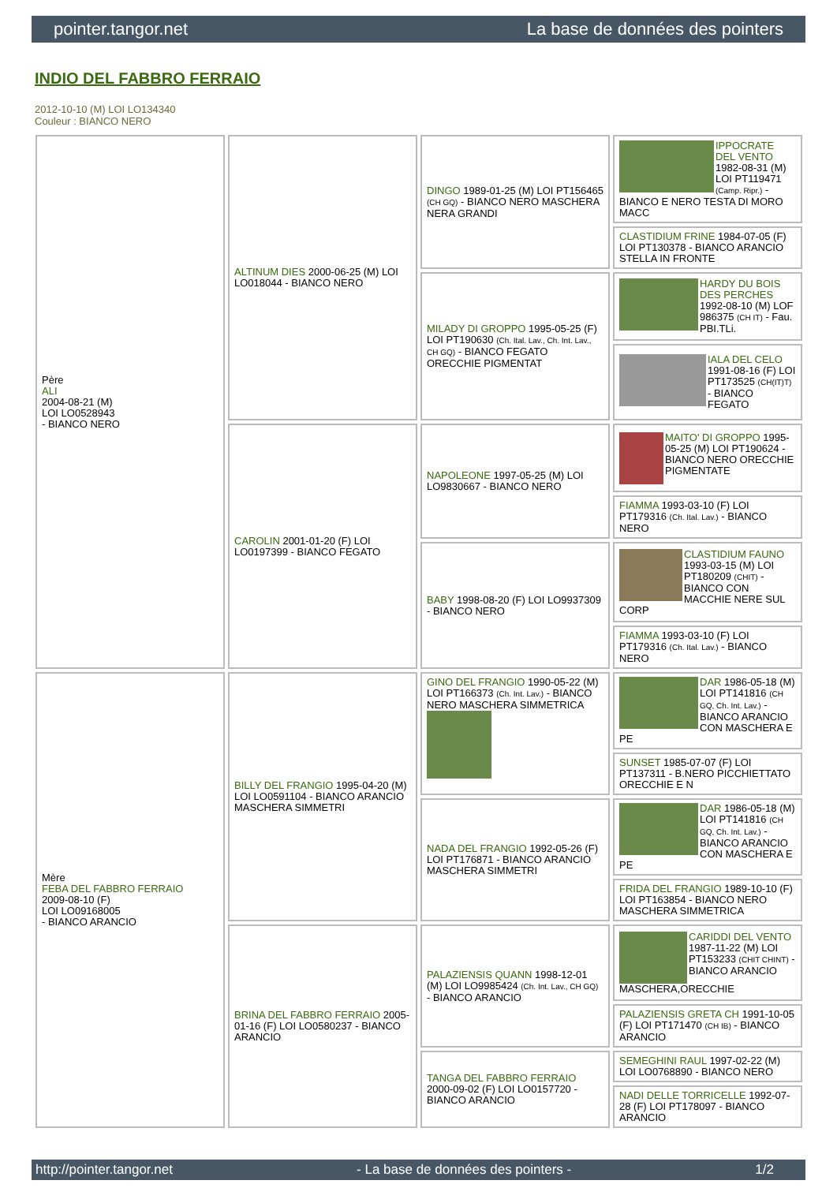pointer.tangor.net La base de données des pointers
INDIO DEL FABBRO FERRAIO
2012-10-10 (M) LOI LO134340
Couleur : BIANCO NERO
| Père ALI 2004-08-21 (M) LOI LO0528943 - BIANCO NERO | ALTINUM DIES 2000-06-25 (M) LOI LO018044 - BIANCO NERO | DINGO 1989-01-25 (M) LOI PT156465 (CH GQ) - BIANCO NERO MASCHERA NERA GRANDI | IPPOCRATE DEL VENTO 1982-08-31 (M) LOI PT119471 (Camp. Ripr.) - BIANCO E NERO TESTA DI MORO MACC |
| | | | CLASTIDIUM FRINE 1984-07-05 (F) LOI PT130378 - BIANCO ARANCIO STELLA IN FRONTE |
| | | MILADY DI GROPPO 1995-05-25 (F) LOI PT190630 (Ch. Ital. Lav., Ch. Int. Lav., CH GQ) - BIANCO FEGATO ORECCHIE PIGMENTAT | HARDY DU BOIS DES PERCHES 1992-08-10 (M) LOF 986375 (CH IT) - Fau. PBI.TLi. |
| | | | IALA DEL CELO 1991-08-16 (F) LOI PT173525 (CH(IT)T) - BIANCO FEGATO |
| | CAROLIN 2001-01-20 (F) LOI LO0197399 - BIANCO FEGATO | NAPOLEONE 1997-05-25 (M) LOI LO9830667 - BIANCO NERO | MAITO' DI GROPPO 1995-05-25 (M) LOI PT190624 - BIANCO NERO ORECCHIE PIGMENTATE |
| | | | FIAMMA 1993-03-10 (F) LOI PT179316 (Ch. Ital. Lav.) - BIANCO NERO |
| | | BABY 1998-08-20 (F) LOI LO9937309 - BIANCO NERO | CLASTIDIUM FAUNO 1993-03-15 (M) LOI PT180209 (CHIT) - BIANCO CON MACCHIE NERE SUL CORP |
| | | | FIAMMA 1993-03-10 (F) LOI PT179316 (Ch. Ital. Lav.) - BIANCO NERO |
| Mère FEBA DEL FABBRO FERRAIO 2009-08-10 (F) LOI LO09168005 - BIANCO ARANCIO | BILLY DEL FRANGIO 1995-04-20 (M) LOI LO0591104 - BIANCO ARANCIO MASCHERA SIMMETRI | GINO DEL FRANGIO 1990-05-22 (M) LOI PT166373 (Ch. Int. Lav.) - BIANCO NERO MASCHERA SIMMETRICA | DAR 1986-05-18 (M) LOI PT141816 (CH GQ, Ch. Int. Lav.) - BIANCO ARANCIO CON MASCHERA E PE |
| | | | SUNSET 1985-07-07 (F) LOI PT137311 - B.NERO PICCHIETTATO ORECCHIE E N |
| | | NADA DEL FRANGIO 1992-05-26 (F) LOI PT176871 - BIANCO ARANCIO MASCHERA SIMMETRI | DAR 1986-05-18 (M) LOI PT141816 (CH GQ, Ch. Int. Lav.) - BIANCO ARANCIO CON MASCHERA E PE |
| | | | FRIDA DEL FRANGIO 1989-10-10 (F) LOI PT163854 - BIANCO NERO MASCHERA SIMMETRICA |
| | BRINA DEL FABBRO FERRAIO 2005-01-16 (F) LOI LO0580237 - BIANCO ARANCIO | PALAZIENSIS QUANN 1998-12-01 (M) LOI LO9985424 (Ch. Int. Lav., CH GQ) - BIANCO ARANCIO | CARIDDI DEL VENTO 1987-11-22 (M) LOI PT153233 (CHIT CHINT) - BIANCO ARANCIO MASCHERA,ORECCHIE |
| | | | PALAZIENSIS GRETA CH 1991-10-05 (F) LOI PT171470 (CH IB) - BIANCO ARANCIO |
| | | TANGA DEL FABBRO FERRAIO 2000-09-02 (F) LOI LO0157720 - BIANCO ARANCIO | SEMEGHINI RAUL 1997-02-22 (M) LOI LO0768890 - BIANCO NERO |
| | | | NADI DELLE TORRICELLE 1992-07-28 (F) LOI PT178097 - BIANCO ARANCIO |
http://pointer.tangor.net - La base de données des pointers - 1/2